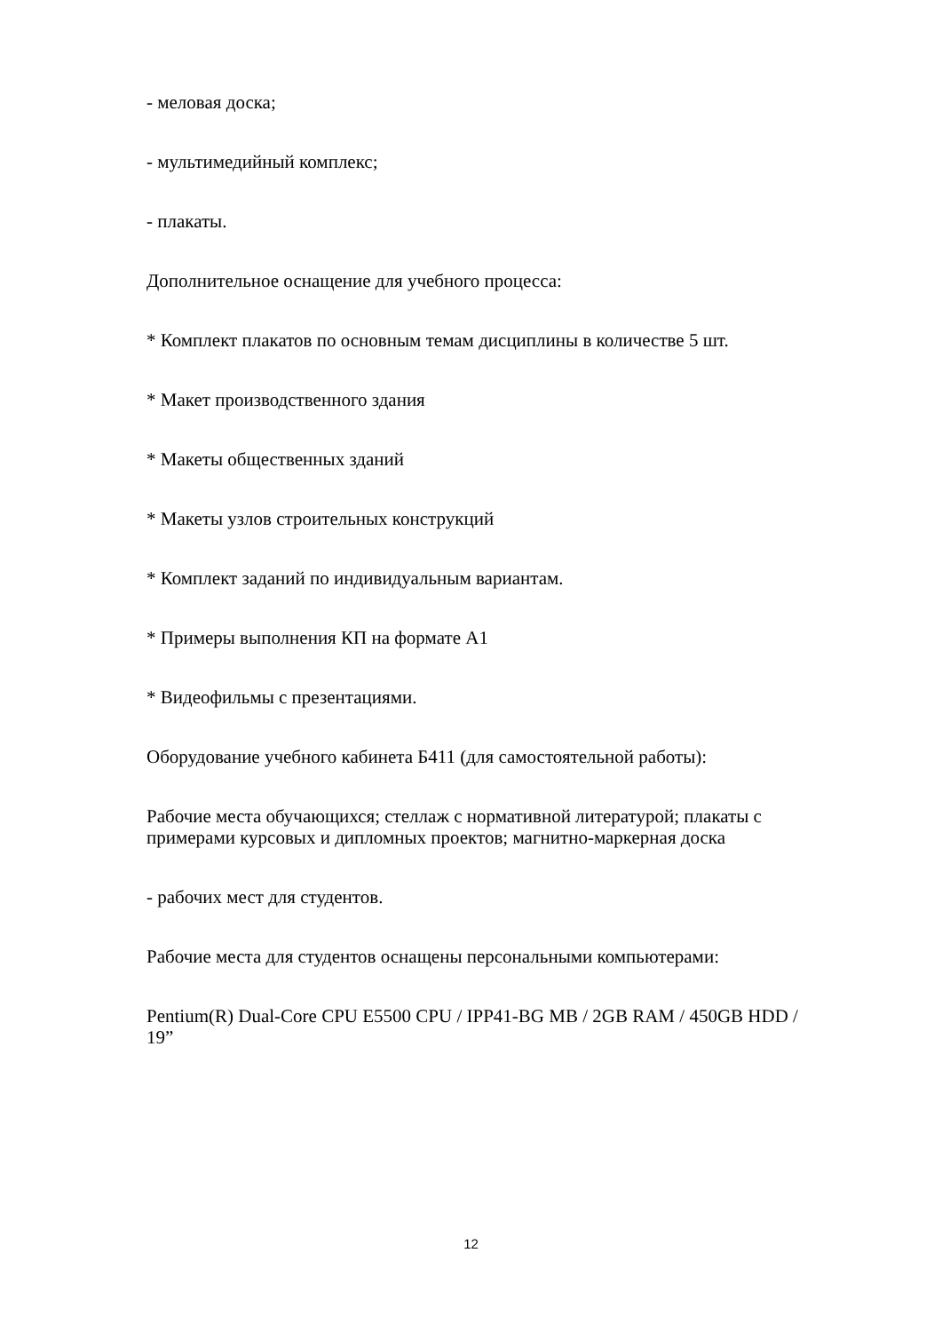- меловая доска;
- мультимедийный комплекс;
- плакаты.
Дополнительное оснащение для учебного процесса:
* Комплект плакатов по основным темам дисциплины в количестве 5 шт.
* Макет производственного здания
* Макеты общественных зданий
* Макеты узлов строительных конструкций
* Комплект заданий по индивидуальным вариантам.
* Примеры выполнения КП на формате А1
* Видеофильмы с презентациями.
Оборудование учебного кабинета Б411 (для самостоятельной работы):
Рабочие места обучающихся; стеллаж с нормативной литературой; плакаты с примерами курсовых и дипломных проектов; магнитно-маркерная доска
- рабочих мест для студентов.
Рабочие места для студентов оснащены персональными компьютерами:
Pentium(R) Dual-Core CPU E5500 CPU / IPP41-BG MB / 2GB RAM / 450GB HDD / 19”
12